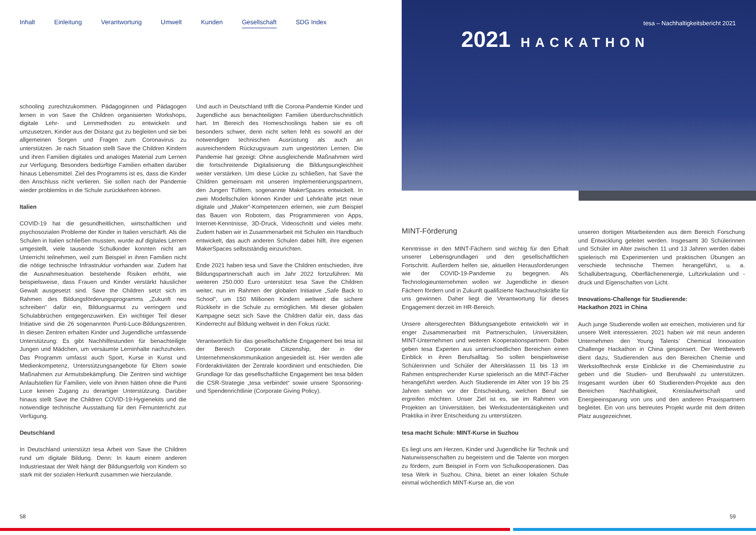Inhalt Einleitung Verantwortung Umwelt Kunden Gesellschaft SDG Index
tesa – Nachhaltigkeitsbericht 2021
2021 HACKATHON
schooling zurechtzukommen. Pädagoginnen und Pädagogen lernen in von Save the Children organisierten Workshops, digitale Lehr- und Lernmethoden zu entwickeln und umzusetzen, Kinder aus der Distanz gut zu begleiten und sie bei allgemeinen Sorgen und Fragen zum Coronavirus zu unterstützen. Je nach Situation stellt Save the Children Kindern und ihren Familien digitales und analoges Material zum Lernen zur Verfügung. Besonders bedürftige Familien erhalten darüber hinaus Lebensmittel. Ziel des Programms ist es, dass die Kinder den Anschluss nicht verlieren. Sie sollen nach der Pandemie wieder problemlos in die Schule zurückkehren können.
Italien
COVID-19 hat die gesundheitlichen, wirtschaftlichen und psychosozialen Probleme der Kinder in Italien verschärft. Als die Schulen in Italien schließen mussten, wurde auf digitales Lernen umgestellt, viele tausende Schulkinder konnten nicht am Unterricht teilnehmen, weil zum Beispiel in ihren Familien nicht die nötige technische Infrastruktur vorhanden war. Zudem hat die Ausnahmesituation bestehende Risiken erhöht, wie beispielsweise, dass Frauen und Kinder verstärkt häuslicher Gewalt ausgesetzt sind. Save the Children setzt sich im Rahmen des Bildungsförderungsprogramms „Zukunft neu schreiben“ dafür ein, Bildungsarmut zu verringern und Schulabbrüchen entgegenzuwirken. Ein wichtiger Teil dieser Initiative sind die 26 sogenannten Punti-Luce-Bildungszentren. In diesen Zentren erhalten Kinder und Jugendliche umfassende Unterstützung: Es gibt Nachhilfestunden für benachteiligte Jungen und Mädchen, um versäumte Lerninhalte nachzuholen. Das Programm umfasst auch Sport, Kurse in Kunst und Medienkompetenz, Unterstützungsangebote für Eltern sowie Maßnahmen zur Armutsbekämpfung. Die Zentren sind wichtige Anlaufstellen für Familien, viele von ihnen hätten ohne die Punti Luce keinen Zugang zu derartiger Unterstützung. Darüber hinaus stellt Save the Children COVID-19-Hygienekits und die notwendige technische Ausstattung für den Fernunterricht zur Verfügung.
Deutschland
In Deutschland unterstützt tesa Arbeit von Save the Children rund um digitale Bildung. Denn: In kaum einem anderen Industriestaat der Welt hängt der Bildungserfolg von Kindern so stark mit der sozialen Herkunft zusammen wie hierzulande.
Und auch in Deutschland trifft die Corona-Pandemie Kinder und Jugendliche aus benachteiligten Familien überdurchschnittlich hart. Im Bereich des Homeschoolings haben sie es oft besonders schwer, denn nicht selten fehlt es sowohl an der notwendigen technischen Ausrüstung als auch an ausreichendem Rückzugsraum zum ungestörten Lernen. Die Pandemie hat gezeigt: Ohne ausgleichende Maßnahmen wird die fortschreitende Digitalisierung die Bildungsungleichheit weiter verstärken. Um diese Lücke zu schließen, hat Save the Children gemeinsam mit unseren Implementierungspartnern, den Jungen Tüftlern, sogenannte MakerSpaces entwickelt. In zwei Modellschulen können Kinder und Lehrkräfte jetzt neue digitale und „Maker“-Kompetenzen erlernen, wie zum Beispiel das Bauen von Robotern, das Programmieren von Apps, Internet-Kenntnisse, 3D-Druck, Videoschnitt und vieles mehr. Zudem haben wir in Zusammenarbeit mit Schulen ein Handbuch entwickelt, das auch anderen Schulen dabei hilft, ihre eigenen MakerSpaces selbstständig einzurichten.
Ende 2021 haben tesa und Save the Children entschieden, ihre Bildungspartnerschaft auch im Jahr 2022 fortzuführen: Mit weiteren 250.000 Euro unterstützt tesa Save the Children weiter, nun im Rahmen der globalen Initiative „Safe Back to School“, um 150 Millionen Kindern weltweit die sichere Rückkehr in die Schule zu ermöglichen. Mit dieser globalen Kampagne setzt sich Save the Children dafür ein, dass das Kinderrecht auf Bildung weltweit in den Fokus rückt.
Verantwortlich für das gesellschaftliche Engagement bei tesa ist der Bereich Corporate Citizenship, der in der Unternehmenskommunikation angesiedelt ist. Hier werden alle Förderaktivitäten der Zentrale koordiniert und entschieden. Die Grundlage für das gesellschaftliche Engagement bei tesa bilden die CSR-Strategie „tesa verbindet“ sowie unsere Sponsoring- und Spendenrichtlinie (Corporate Giving Policy).
MINT-Förderung
Kenntnisse in den MINT-Fächern sind wichtig für den Erhalt unserer Lebensgrundlagen und den gesellschaftlichen Fortschritt. Außerdem helfen sie, aktuellen Herausforderungen wie der COVID-19-Pandemie zu begegnen. Als Technologieunternehmen wollen wir Jugendliche in diesen Fächern fördern und in Zukunft qualifizierte Nachwuchskräfte für uns gewinnen. Daher liegt die Verantwortung für dieses Engagement derzeit im HR-Bereich.
Unsere altersgerechten Bildungsangebote entwickeln wir in enger Zusammenarbeit mit Partnerschulen, Universitäten, MINT-Unternehmen und weiteren Kooperationspartnern. Dabei geben tesa Experten aus unterschiedlichen Bereichen einen Einblick in ihren Berufsalltag. So sollen beispielsweise Schülerinnen und Schüler der Altersklassen 11 bis 13 im Rahmen entsprechender Kurse spielerisch an die MINT-Fächer herangeführt werden. Auch Studierende im Alter von 19 bis 25 Jahren stehen vor der Entscheidung, welchen Beruf sie ergreifen möchten. Unser Ziel ist es, sie im Rahmen von Projekten an Universitäten, bei Werkstudententätigkeiten und Praktika in ihrer Entscheidung zu unterstützen.
tesa macht Schule: MINT-Kurse in Suzhou
Es liegt uns am Herzen, Kinder und Jugendliche für Technik und Naturwissenschaften zu begeistern und die Talente von morgen zu fördern, zum Beispiel in Form von Schulkooperationen. Das tesa Werk in Suzhou, China, bietet an einer lokalen Schule einmal wöchentlich MINT-Kurse an, die von
unseren dortigen Mitarbeitenden aus dem Bereich Forschung und Entwicklung geleitet werden. Insgesamt 30 Schülerinnen und Schüler im Alter zwischen 11 und 13 Jahren werden dabei spielerisch mit Experimenten und praktischen Übungen an verschiede technische Themen herangeführt, u. a. Schallübertragung, Oberflächenenergie, Luftzirkulation und -druck und Eigenschaften von Licht.
Innovations-Challenge für Studierende:
Hackathon 2021 in China
Auch junge Studierende wollen wir erreichen, motivieren und für unsere Welt interessieren. 2021 haben wir mit neun anderen Unternehmen den Young Talents‘ Chemical Innovation Challenge Hackathon in China gesponsert. Der Wettbewerb dient dazu, Studierenden aus den Bereichen Chemie und Werkstofftechnik erste Einblicke in die Chemieindustrie zu geben und die Studien- und Berufswahl zu unterstützen. Insgesamt wurden über 60 Studierenden-Projekte aus den Bereichen Nachhaltigkeit, Kreislaufwirtschaft und Energieeinsparung von uns und den anderen Praxispartnern begleitet. Ein von uns betreutes Projekt wurde mit dem dritten Platz ausgezeichnet.
58 59